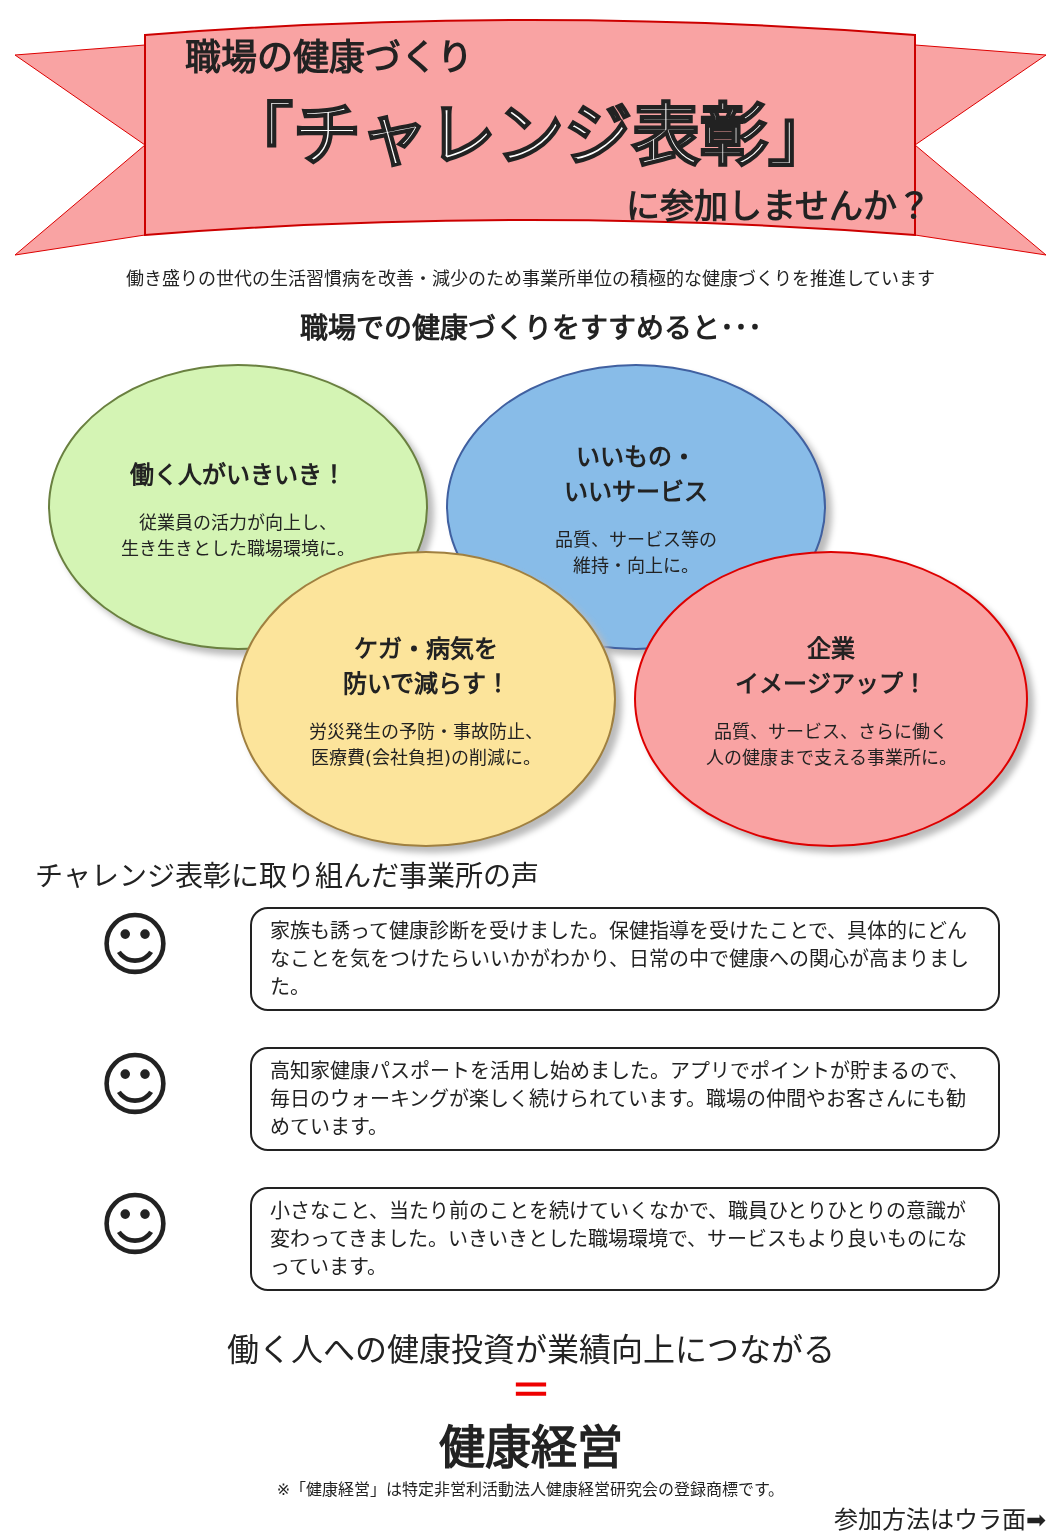職場の健康づくり
「チャレンジ表彰」
に参加しませんか？
働き盛りの世代の生活習慣病を改善・減少のため事業所単位の積極的な健康づくりを推進しています
職場での健康づくりをすすめると･･･
働く人がいきいき！
従業員の活力が向上し、
生き生きとした職場環境に。
いいもの・
いいサービス
品質、サービス等の
維持・向上に。
ケガ・病気を
防いで減らす！
労災発生の予防・事故防止、
医療費(会社負担)の削減に。
企業
イメージアップ！
品質、サービス、さらに働く
人の健康まで支える事業所に。
チャレンジ表彰に取り組んだ事業所の声
☺
家族も誘って健康診断を受けました。保健指導を受けたことで、具体的にどんなことを気をつけたらいいかがわかり、日常の中で健康への関心が高まりました。
☺
高知家健康パスポートを活用し始めました。アプリでポイントが貯まるので、毎日のウォーキングが楽しく続けられています。職場の仲間やお客さんにも勧めています。
☺
小さなこと、当たり前のことを続けていくなかで、職員ひとりひとりの意識が変わってきました。いきいきとした職場環境で、サービスもより良いものになっています。
働く人への健康投資が業績向上につながる
＝
健康経営
※「健康経営」は特定非営利活動法人健康経営研究会の登録商標です。
参加方法はウラ面➡